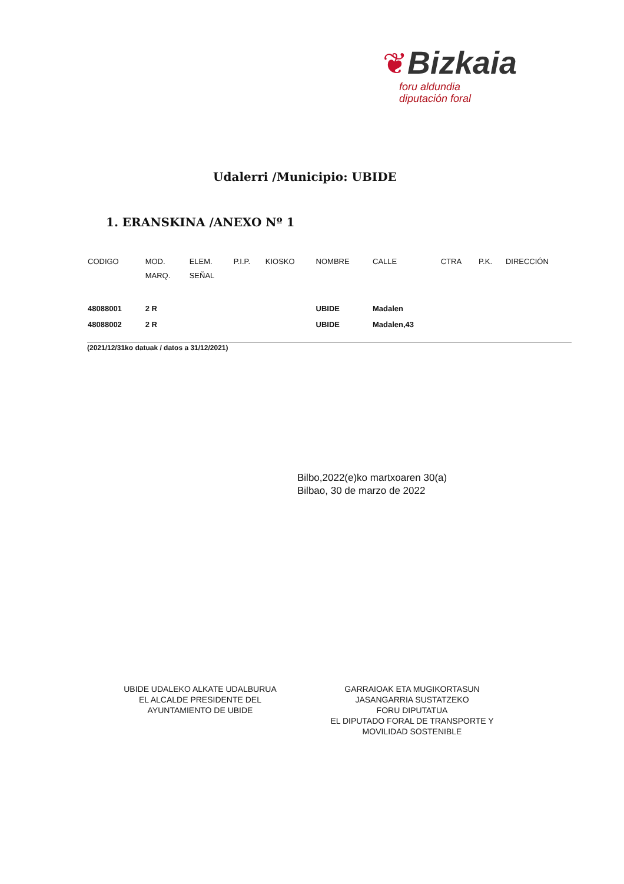❦Bizkaia
foru aldundia
diputación foral
Udalerri /Municipio: UBIDE
1. ERANSKINA /ANEXO Nº 1
| CODIGO | MOD. MARQ. | ELEM. SEÑAL | P.I.P. | KIOSKO | NOMBRE | CALLE | CTRA | P.K. | DIRECCIÓN |
| --- | --- | --- | --- | --- | --- | --- | --- | --- | --- |
| 48088001 | 2 R | | | | UBIDE | Madalen | | | |
| 48088002 | 2 R | | | | UBIDE | Madalen,43 | | | |
(2021/12/31ko datuak / datos a 31/12/2021)
Bilbo,2022(e)ko martxoaren 30(a)
Bilbao, 30 de marzo de 2022
UBIDE UDALEKO ALKATE UDALBURUA
EL ALCALDE PRESIDENTE DEL
AYUNTAMIENTO DE UBIDE
GARRAIOAK ETA MUGIKORTASUN
JASANGARRIA SUSTATZEKO
FORU DIPUTATUA
EL DIPUTADO FORAL DE TRANSPORTE Y
MOVILIDAD SOSTENIBLE